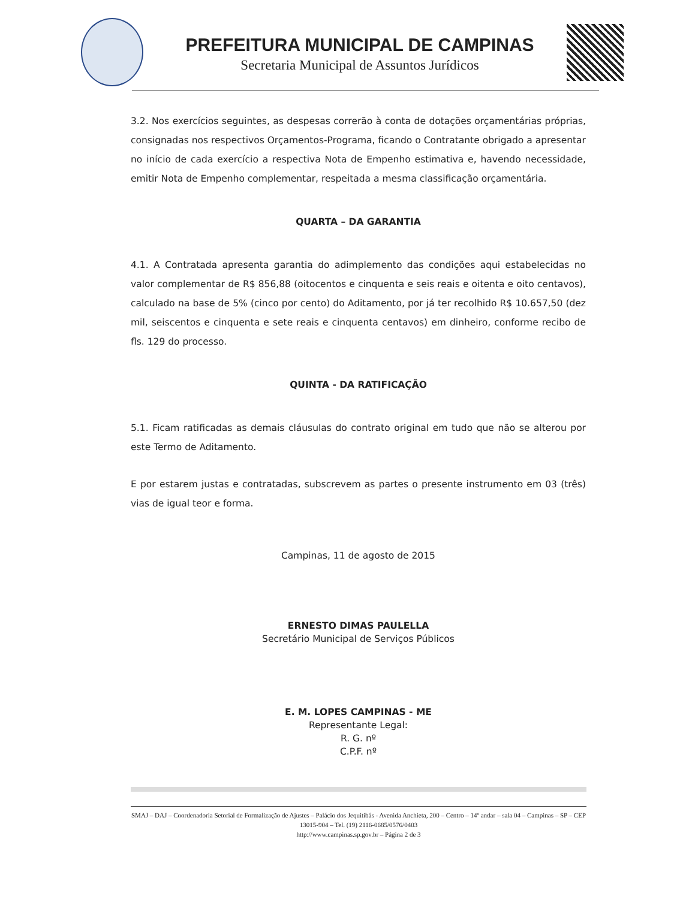PREFEITURA MUNICIPAL DE CAMPINAS
Secretaria Municipal de Assuntos Jurídicos
3.2. Nos exercícios seguintes, as despesas correrão à conta de dotações orçamentárias próprias, consignadas nos respectivos Orçamentos-Programa, ficando o Contratante obrigado a apresentar no início de cada exercício a respectiva Nota de Empenho estimativa e, havendo necessidade, emitir Nota de Empenho complementar, respeitada a mesma classificação orçamentária.
QUARTA – DA GARANTIA
4.1. A Contratada apresenta garantia do adimplemento das condições aqui estabelecidas no valor complementar de R$ 856,88 (oitocentos e cinquenta e seis reais e oitenta e oito centavos), calculado na base de 5% (cinco por cento) do Aditamento, por já ter recolhido R$ 10.657,50 (dez mil, seiscentos e cinquenta e sete reais e cinquenta centavos) em dinheiro, conforme recibo de fls. 129 do processo.
QUINTA - DA RATIFICAÇÃO
5.1. Ficam ratificadas as demais cláusulas do contrato original em tudo que não se alterou por este Termo de Aditamento.
E por estarem justas e contratadas, subscrevem as partes o presente instrumento em 03 (três) vias de igual teor e forma.
Campinas, 11 de agosto de 2015
ERNESTO DIMAS PAULELLA
Secretário Municipal de Serviços Públicos
E. M. LOPES CAMPINAS - ME
Representante Legal:
R. G. nº
C.P.F. nº
SMAJ – DAJ – Coordenadoria Setorial de Formalização de Ajustes – Palácio dos Jequitibás - Avenida Anchieta, 200 – Centro – 14º andar – sala 04 – Campinas – SP – CEP 13015-904 – Tel. (19) 2116-0685/0576/0403
http://www.campinas.sp.gov.br – Página 2 de 3